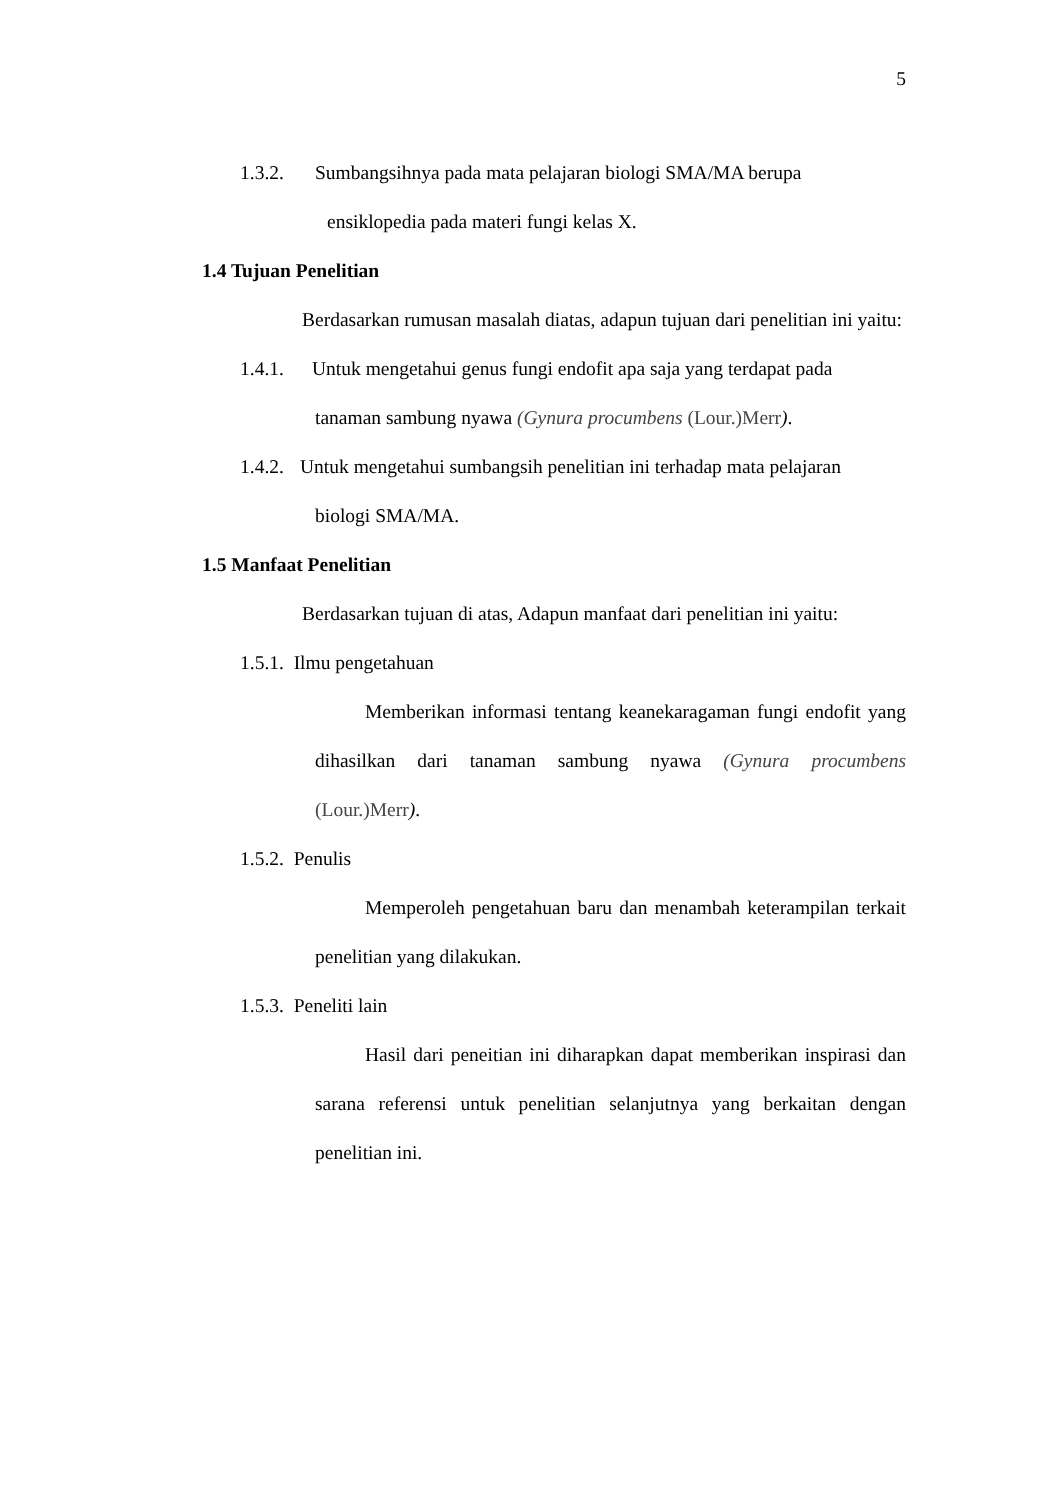5
1.3.2.
Sumbangsihnya pada mata pelajaran biologi SMA/MA berupa
ensiklopedia pada materi fungi kelas X.
1.4 Tujuan Penelitian
Berdasarkan rumusan masalah diatas, adapun tujuan dari penelitian ini yaitu:
1.4.1.
Untuk mengetahui genus fungi endofit apa saja yang terdapat pada
tanaman sambung nyawa (Gynura procumbens (Lour.)Merr).
1.4.2.
Untuk mengetahui sumbangsih penelitian ini terhadap mata pelajaran
biologi SMA/MA.
1.5 Manfaat Penelitian
Berdasarkan tujuan di atas, Adapun manfaat dari penelitian ini yaitu:
1.5.1. Ilmu pengetahuan
Memberikan informasi tentang keanekaragaman fungi endofit yang dihasilkan dari tanaman sambung nyawa (Gynura procumbens (Lour.)Merr).
1.5.2. Penulis
Memperoleh pengetahuan baru dan menambah keterampilan terkait penelitian yang dilakukan.
1.5.3. Peneliti lain
Hasil dari peneitian ini diharapkan dapat memberikan inspirasi dan sarana referensi untuk penelitian selanjutnya yang berkaitan dengan penelitian ini.